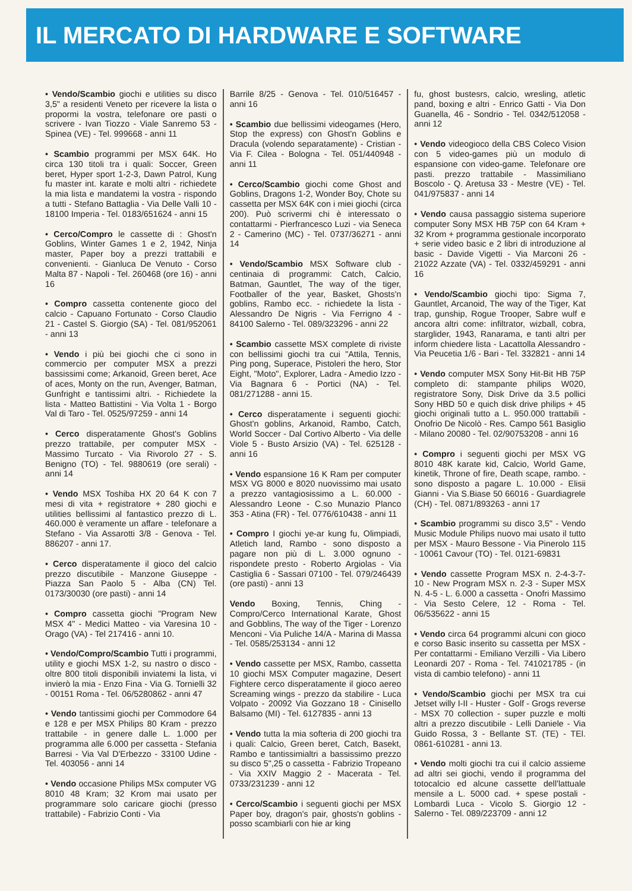IL MERCATO DI HARDWARE E SOFTWARE
• Vendo/Scambio giochi e utilities su disco 3,5" a residenti Veneto per ricevere la lista o propormi la vostra, telefonare ore pasti o scrivere - Ivan Tiozzo - Viale Sanremo 53 - Spinea (VE) - Tel. 999668 - anni 11
• Scambio programmi per MSX 64K. Ho circa 130 titoli tra i quali: Soccer, Green beret, Hyper sport 1-2-3, Dawn Patrol, Kung fu master int. karate e molti altri - richiedete la mia lista e mandatemi la vostra - rispondo a tutti - Stefano Battaglia - Via Delle Valli 10 - 18100 Imperia - Tel. 0183/651624 - anni 15
• Cerco/Compro le cassette di : Ghost'n Goblins, Winter Games 1 e 2, 1942, Ninja master, Paper boy a prezzi trattabili e convenienti. - Gianluca De Venuto - Corso Malta 87 - Napoli - Tel. 260468 (ore 16) - anni 16
• Compro cassetta contenente gioco del calcio - Capuano Fortunato - Corso Claudio 21 - Castel S. Giorgio (SA) - Tel. 081/952061 - anni 13
• Vendo i più bei giochi che ci sono in commercio per computer MSX a prezzi bassissimi come; Arkanoid, Green beret, Ace of aces, Monty on the run, Avenger, Batman, Gunfright e tantissimi altri. - Richiedete la lista - Matteo Battistini - Via Volta 1 - Borgo Val di Taro - Tel. 0525/97259 - anni 14
• Cerco disperatamente Ghost's Goblins prezzo trattabile, per computer MSX - Massimo Turcato - Via Rivorolo 27 - S. Benigno (TO) - Tel. 9880619 (ore serali) - anni 14
• Vendo MSX Toshiba HX 20 64 K con 7 mesi di vita + registratore + 280 giochi e utilities bellissimi al fantastico prezzo di L. 460.000 è veramente un affare - telefonare a Stefano - Via Assarotti 3/8 - Genova - Tel. 886207 - anni 17.
• Cerco disperatamente il gioco del calcio prezzo discutibile - Manzone Giuseppe - Piazza San Paolo 5 - Alba (CN) Tel. 0173/30030 (ore pasti) - anni 14
• Compro cassetta giochi "Program New MSX 4" - Medici Matteo - via Varesina 10 - Orago (VA) - Tel 217416 - anni 10.
• Vendo/Compro/Scambio Tutti i programmi, utility e giochi MSX 1-2, su nastro o disco - oltre 800 titoli disponibili inviatemi la lista, vi invierò la mia - Enzo Fina - Via G. Tornielli 32 - 00151 Roma - Tel. 06/5280862 - anni 47
• Vendo tantissimi giochi per Commodore 64 e 128 e per MSX Philips 80 Kram - prezzo trattabile - in genere dalle L. 1.000 per programma alle 6.000 per cassetta - Stefania Barresi - Via Val D'Erbezzo - 33100 Udine - Tel. 403056 - anni 14
• Vendo occasione Philips MSx computer VG 8010 48 Kram; 32 Krom mai usato per programmare solo caricare giochi (presso trattabile) - Fabrizio Conti - Via
Barrile 8/25 - Genova - Tel. 010/516457 - anni 16
• Scambio due bellissimi videogames (Hero, Stop the express) con Ghost'n Goblins e Dracula (volendo separatamente) - Cristian - Via F. Cilea - Bologna - Tel. 051/440948 - anni 11
• Cerco/Scambio giochi come Ghost and Goblins, Dragons 1-2, Wonder Boy, Chote su cassetta per MSX 64K con i miei giochi (circa 200). Può scrivermi chi è interessato o contattarmi - Pierfrancesco Luzi - via Seneca 2 - Camerino (MC) - Tel. 0737/36271 - anni 14
• Vendo/Scambio MSX Software club - centinaia di programmi: Catch, Calcio, Batman, Gauntlet, The way of the tiger, Footballer of the year, Basket, Ghosts'n goblins, Rambo ecc. - richiedete la lista - Alessandro De Nigris - Via Ferrigno 4 - 84100 Salerno - Tel. 089/323296 - anni 22
• Scambio cassette MSX complete di riviste con bellissimi giochi tra cui "Attila, Tennis, Ping pong, Superace, Pistoleri the hero, Stor Eight, "Moto", Explorer, Ladra - Amedio Izzo - Via Bagnara 6 - Portici (NA) - Tel. 081/271288 - anni 15.
• Cerco disperatamente i seguenti giochi: Ghost'n goblins, Arkanoid, Rambo, Catch, World Soccer - Dal Cortivo Alberto - Via delle Viole 5 - Busto Arsizio (VA) - Tel. 625128 - anni 16
• Vendo espansione 16 K Ram per computer MSX VG 8000 e 8020 nuovissimo mai usato a prezzo vantagiosissimo a L. 60.000 - Alessandro Leone - C.so Munazio Planco 353 - Atina (FR) - Tel. 0776/610438 - anni 11
• Compro I giochi ye-ar kung fu, Olimpiadi, Atletich land, Rambo - sono disposto a pagare non più di L. 3.000 ognuno - rispondete presto - Roberto Argiolas - Via Castiglia 6 - Sassari 07100 - Tel. 079/246439 (ore pasti) - anni 13
Vendo Boxing, Tennis, Ching - Compro/Cerco International Karate, Ghost and Gobblins, The way of the Tiger - Lorenzo Menconi - Via Puliche 14/A - Marina di Massa - Tel. 0585/253134 - anni 12
• Vendo cassette per MSX, Rambo, cassetta 10 giochi MSX Computer magazine, Desert Fightere cerco disperatamente il gioco aereo Screaming wings - prezzo da stabilire - Luca Volpato - 20092 Via Gozzano 18 - Cinisello Balsamo (MI) - Tel. 6127835 - anni 13
• Vendo tutta la mia softeria di 200 giochi tra i quali: Calcio, Green beret, Catch, Basekt, Rambo e tantissimialtri a bassissimo prezzo su disco 5",25 o cassetta - Fabrizio Tropeano - Via XXIV Maggio 2 - Macerata - Tel. 0733/231239 - anni 12
• Cerco/Scambio i seguenti giochi per MSX Paper boy, dragon's pair, ghosts'n goblins - posso scambiarli con hie ar king
fu, ghost bustesrs, calcio, wresling, atletic pand, boxing e altri - Enrico Gatti - Via Don Guanella, 46 - Sondrio - Tel. 0342/512058 - anni 12
• Vendo videogioco della CBS Coleco Vision con 5 video-games più un modulo di espansione con video-game. Telefonare ore pasti. prezzo trattabile - Massimiliano Boscolo - Q. Aretusa 33 - Mestre (VE) - Tel. 041/975837 - anni 14
• Vendo causa passaggio sistema superiore computer Sony MSX HB 75P con 64 Kram + 32 Krom + programma gestionale incorporato + serie video basic e 2 libri di introduzione al basic - Davide Vigetti - Via Marconi 26 - 21022 Azzate (VA) - Tel. 0332/459291 - anni 16
• Vendo/Scambio giochi tipo: Sigma 7, Gauntlet, Arcanoid, The way of the Tiger, Kat trap, gunship, Rogue Trooper, Sabre wulf e ancora altri come: infiltrator, wizball, cobra, starglider, 1943, Ranarama, e tanti altri per inform chiedere lista - Lacattolla Alessandro - Via Peucetia 1/6 - Bari - Tel. 332821 - anni 14
• Vendo computer MSX Sony Hit-Bit HB 75P completo di: stampante philips W020, registratore Sony, Disk Drive da 3.5 pollici Sony HBD 50 e quich disk drive philips + 45 giochi originali tutto a L. 950.000 trattabili - Onofrio De Nicolò - Res. Campo 561 Basiglio - Milano 20080 - Tel. 02/90753208 - anni 16
• Compro i seguenti giochi per MSX VG 8010 48K karate kid, Calcio, World Game, kinetik, Throne of fire, Death scape, rambo. - sono disposto a pagare L. 10.000 - Elisii Gianni - Via S.Biase 50 66016 - Guardiagrele (CH) - Tel. 0871/893263 - anni 17
• Scambio programmi su disco 3,5" - Vendo Music Module Philips nuovo mai usato il tutto per MSX - Mauro Bessone - Via Pinerolo 115 - 10061 Cavour (TO) - Tel. 0121-69831
• Vendo cassette Program MSX n. 2-4-3-7-10 - New Program MSX n. 2-3 - Super MSX N. 4-5 - L. 6.000 a cassetta - Onofri Massimo - Via Sesto Celere, 12 - Roma - Tel. 06/535622 - anni 15
• Vendo circa 64 programmi alcuni con gioco e corso Basic inserito su cassetta per MSX - Per contattarmi - Emiliano Verzilli - Via Libero Leonardi 207 - Roma - Tel. 741021785 - (in vista di cambio telefono) - anni 11
• Vendo/Scambio giochi per MSX tra cui Jetset willy I-II - Huster - Golf - Grogs reverse - MSX 70 collection - super puzzle e molti altri a prezzo discutibile - Lelli Daniele - Via Guido Rossa, 3 - Bellante ST. (TE) - TEl. 0861-610281 - anni 13.
• Vendo molti giochi tra cui il calcio assieme ad altri sei giochi, vendo il programma del totocalcio ed alcune cassette dell'lattuale mensile a L. 5000 cad. + spese postali - Lombardi Luca - Vicolo S. Giorgio 12 - Salerno - Tel. 089/223709 - anni 12